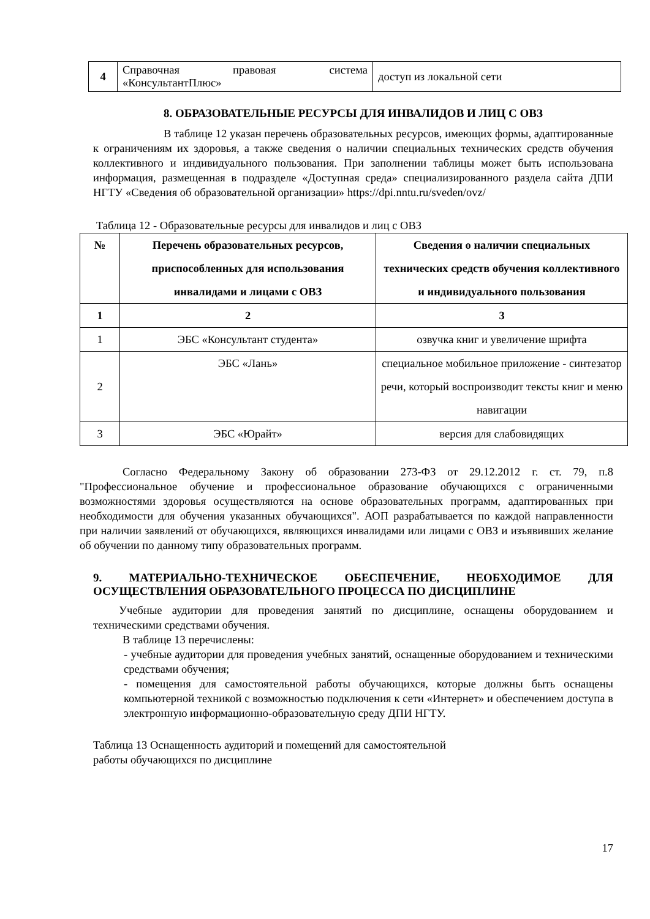| 4 | Справочная правовая система «КонсультантПлюс» | доступ из локальной сети |
8. ОБРАЗОВАТЕЛЬНЫЕ РЕСУРСЫ ДЛЯ ИНВАЛИДОВ И ЛИЦ С ОВЗ
В таблице 12 указан перечень образовательных ресурсов, имеющих формы, адаптированные к ограничениям их здоровья, а также сведения о наличии специальных технических средств обучения коллективного и индивидуального пользования. При заполнении таблицы может быть использована информация, размещенная в подразделе «Доступная среда» специализированного раздела сайта ДПИ НГТУ «Сведения об образовательной организации» https://dpi.nntu.ru/sveden/ovz/
Таблица 12 - Образовательные ресурсы для инвалидов и лиц с ОВЗ
| № | Перечень образовательных ресурсов, приспособленных для использования инвалидами и лицами с ОВЗ | Сведения о наличии специальных технических средств обучения коллективного и индивидуального пользования |
| --- | --- | --- |
| 1 | 2 | 3 |
| 1 | ЭБС «Консультант студента» | озвучка книг и увеличение шрифта |
| 2 | ЭБС «Лань» | специальное мобильное приложение - синтезатор речи, который воспроизводит тексты книг и меню навигации |
| 3 | ЭБС «Юрайт» | версия для слабовидящих |
Согласно Федеральному Закону об образовании 273-ФЗ от 29.12.2012 г. ст. 79, п.8 "Профессиональное обучение и профессиональное образование обучающихся с ограниченными возможностями здоровья осуществляются на основе образовательных программ, адаптированных при необходимости для обучения указанных обучающихся". АОП разрабатывается по каждой направленности при наличии заявлений от обучающихся, являющихся инвалидами или лицами с ОВЗ и изъявивших желание об обучении по данному типу образовательных программ.
9. МАТЕРИАЛЬНО-ТЕХНИЧЕСКОЕ ОБЕСПЕЧЕНИЕ, НЕОБХОДИМОЕ ДЛЯ ОСУЩЕСТВЛЕНИЯ ОБРАЗОВАТЕЛЬНОГО ПРОЦЕССА ПО ДИСЦИПЛИНЕ
Учебные аудитории для проведения занятий по дисциплине, оснащены оборудованием и техническими средствами обучения.
В таблице 13 перечислены:
- учебные аудитории для проведения учебных занятий, оснащенные оборудованием и техническими средствами обучения;
- помещения для самостоятельной работы обучающихся, которые должны быть оснащены компьютерной техникой с возможностью подключения к сети «Интернет» и обеспечением доступа в электронную информационно-образовательную среду ДПИ НГТУ.
Таблица 13 Оснащенность аудиторий и помещений для самостоятельной
работы обучающихся по дисциплине
17